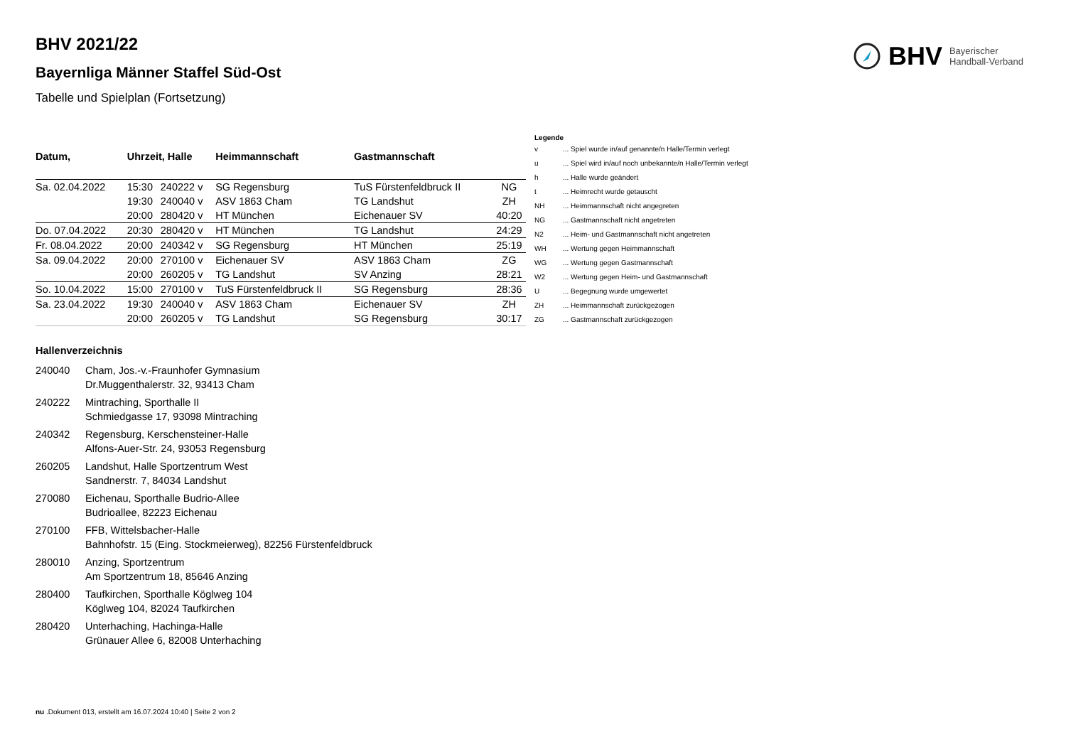BHV Bayerischer
Handball-Verband
BHV 2021/22
Bayernliga Männer Staffel Süd-Ost
Tabelle und Spielplan (Fortsetzung)
| Datum, | Uhrzeit, Halle | | Heimmannschaft | Gastmannschaft | |
| --- | --- | --- | --- | --- | --- |
| Sa. 02.04.2022 | 15:30 | 240222 v | SG Regensburg | TuS Fürstenfeldbruck II | NG |
| | 19:30 | 240040 v | ASV 1863 Cham | TG Landshut | ZH |
| | 20:00 | 280420 v | HT München | Eichenauer SV | 40:20 |
| Do. 07.04.2022 | 20:30 | 280420 v | HT München | TG Landshut | 24:29 |
| Fr. 08.04.2022 | 20:00 | 240342 v | SG Regensburg | HT München | 25:19 |
| Sa. 09.04.2022 | 20:00 | 270100 v | Eichenauer SV | ASV 1863 Cham | ZG |
| | 20:00 | 260205 v | TG Landshut | SV Anzing | 28:21 |
| So. 10.04.2022 | 15:00 | 270100 v | TuS Fürstenfeldbruck II | SG Regensburg | 28:36 |
| Sa. 23.04.2022 | 19:30 | 240040 v | ASV 1863 Cham | Eichenauer SV | ZH |
| | 20:00 | 260205 v | TG Landshut | SG Regensburg | 30:17 |
Legende
| v | ... Spiel wurde in/auf genannte/n Halle/Termin verlegt |
| u | ... Spiel wird in/auf noch unbekannte/n Halle/Termin verlegt |
| h | ... Halle wurde geändert |
| t | ... Heimrecht wurde getauscht |
| NH | ... Heimmannschaft nicht angegreten |
| NG | ... Gastmannschaft nicht angetreten |
| N2 | ... Heim- und Gastmannschaft nicht angetreten |
| WH | ... Wertung gegen Heimmannschaft |
| WG | ... Wertung gegen Gastmannschaft |
| W2 | ... Wertung gegen Heim- und Gastmannschaft |
| U | ... Begegnung wurde umgewertet |
| ZH | ... Heimmannschaft zurückgezogen |
| ZG | ... Gastmannschaft zurückgezogen |
Hallenverzeichnis
240040 Cham, Jos.-v.-Fraunhofer Gymnasium
Dr.Muggenthalerstr. 32, 93413 Cham
240222 Mintraching, Sporthalle II
Schmiedgasse 17, 93098 Mintraching
240342 Regensburg, Kerschensteiner-Halle
Alfons-Auer-Str. 24, 93053 Regensburg
260205 Landshut, Halle Sportzentrum West
Sandnerstr. 7, 84034 Landshut
270080 Eichenau, Sporthalle Budrio-Allee
Budrioallee, 82223 Eichenau
270100 FFB, Wittelsbacher-Halle
Bahnhofstr. 15 (Eing. Stockmeierweg), 82256 Fürstenfeldbruck
280010 Anzing, Sportzentrum
Am Sportzentrum 18, 85646 Anzing
280400 Taufkirchen, Sporthalle Köglweg 104
Köglweg 104, 82024 Taufkirchen
280420 Unterhaching, Hachinga-Halle
Grünauer Allee 6, 82008 Unterhaching
nu .Dokument 013, erstellt am 16.07.2024 10:40 | Seite 2 von 2